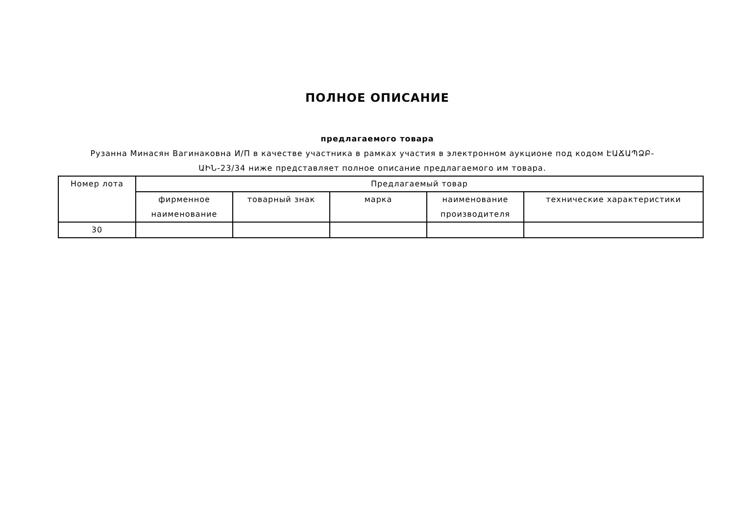ПОЛНОЕ ОПИСАНИЕ
предлагаемого товара
Рузанна Минасян Вагинаковна И/П в качестве участника в рамках участия в электронном аукционе под кодом ԷԱՃԱՊՁԲ-ԱԻՆ-23/34 ниже представляет полное описание предлагаемого им товара.
| Номер лота | Предлагаемый товар | | | | |
| --- | --- | --- | --- | --- | --- |
| | фирменное наименование | товарный знак | марка | наименование производителя | технические характеристики |
| 30 | | | | | |